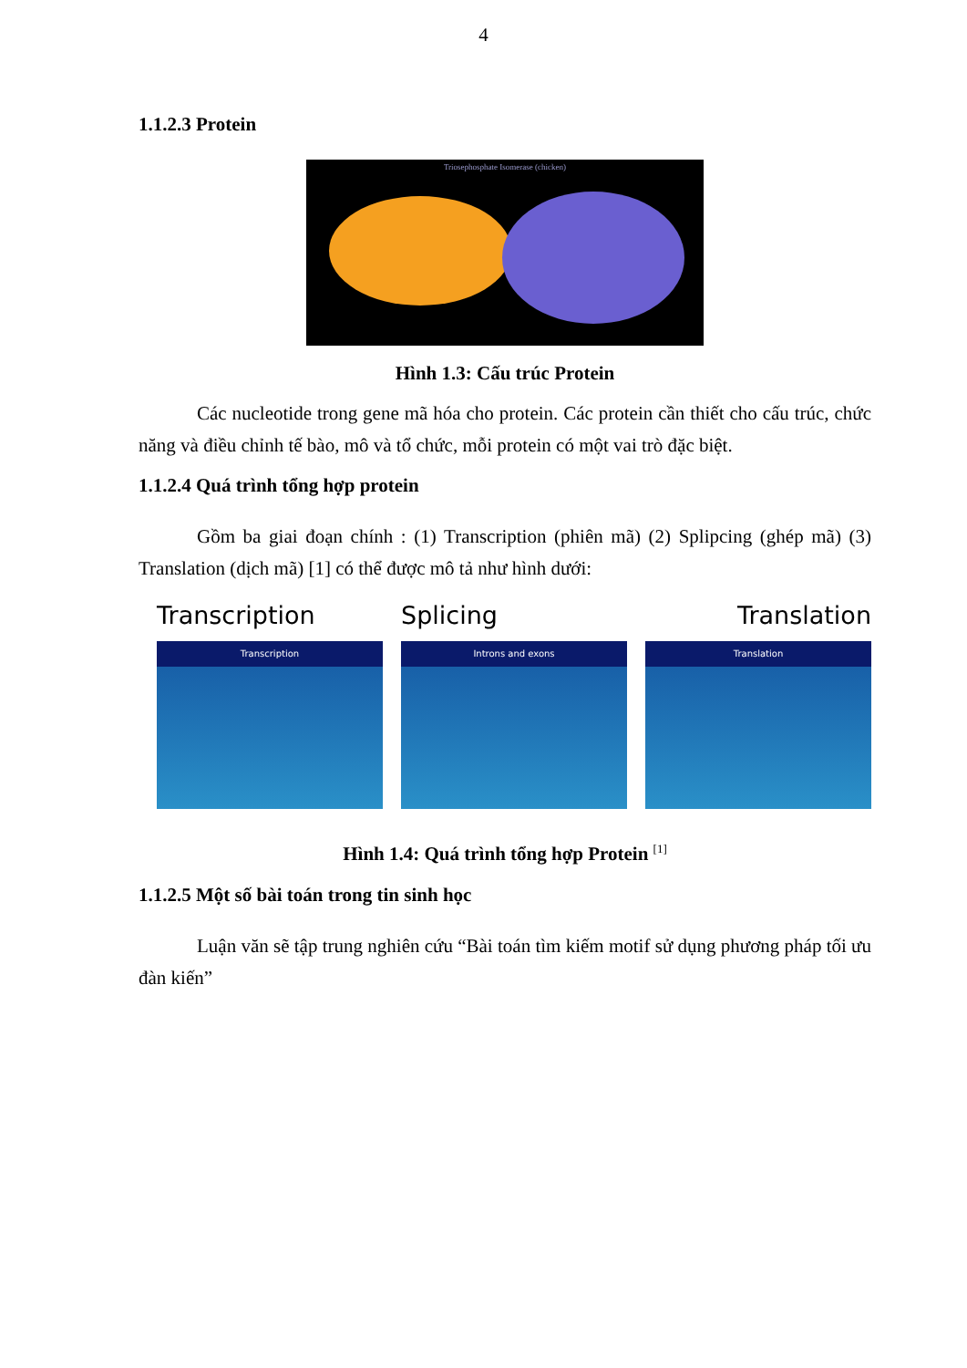4
1.1.2.3 Protein
Triosephosphate Isomerase (chicken)
Hình 1.3: Cấu trúc Protein
Các nucleotide trong gene mã hóa cho protein. Các protein cần thiết cho cấu trúc, chức năng và điều chỉnh tế bào, mô và tổ chức, mỗi protein có một vai trò đặc biệt.
1.1.2.4 Quá trình tổng hợp protein
Gồm ba giai đoạn chính : (1) Transcription (phiên mã) (2) Splipcing (ghép mã) (3) Translation (dịch mã) [1] có thể được mô tả như hình dưới:
Transcription
Transcription
Splicing
Introns and exons
Translation
Translation
Hình 1.4: Quá trình tổng hợp Protein <sup>[1]</sup>
1.1.2.5 Một số bài toán trong tin sinh học
Luận văn sẽ tập trung nghiên cứu “Bài toán tìm kiếm motif sử dụng phương pháp tối ưu đàn kiến”